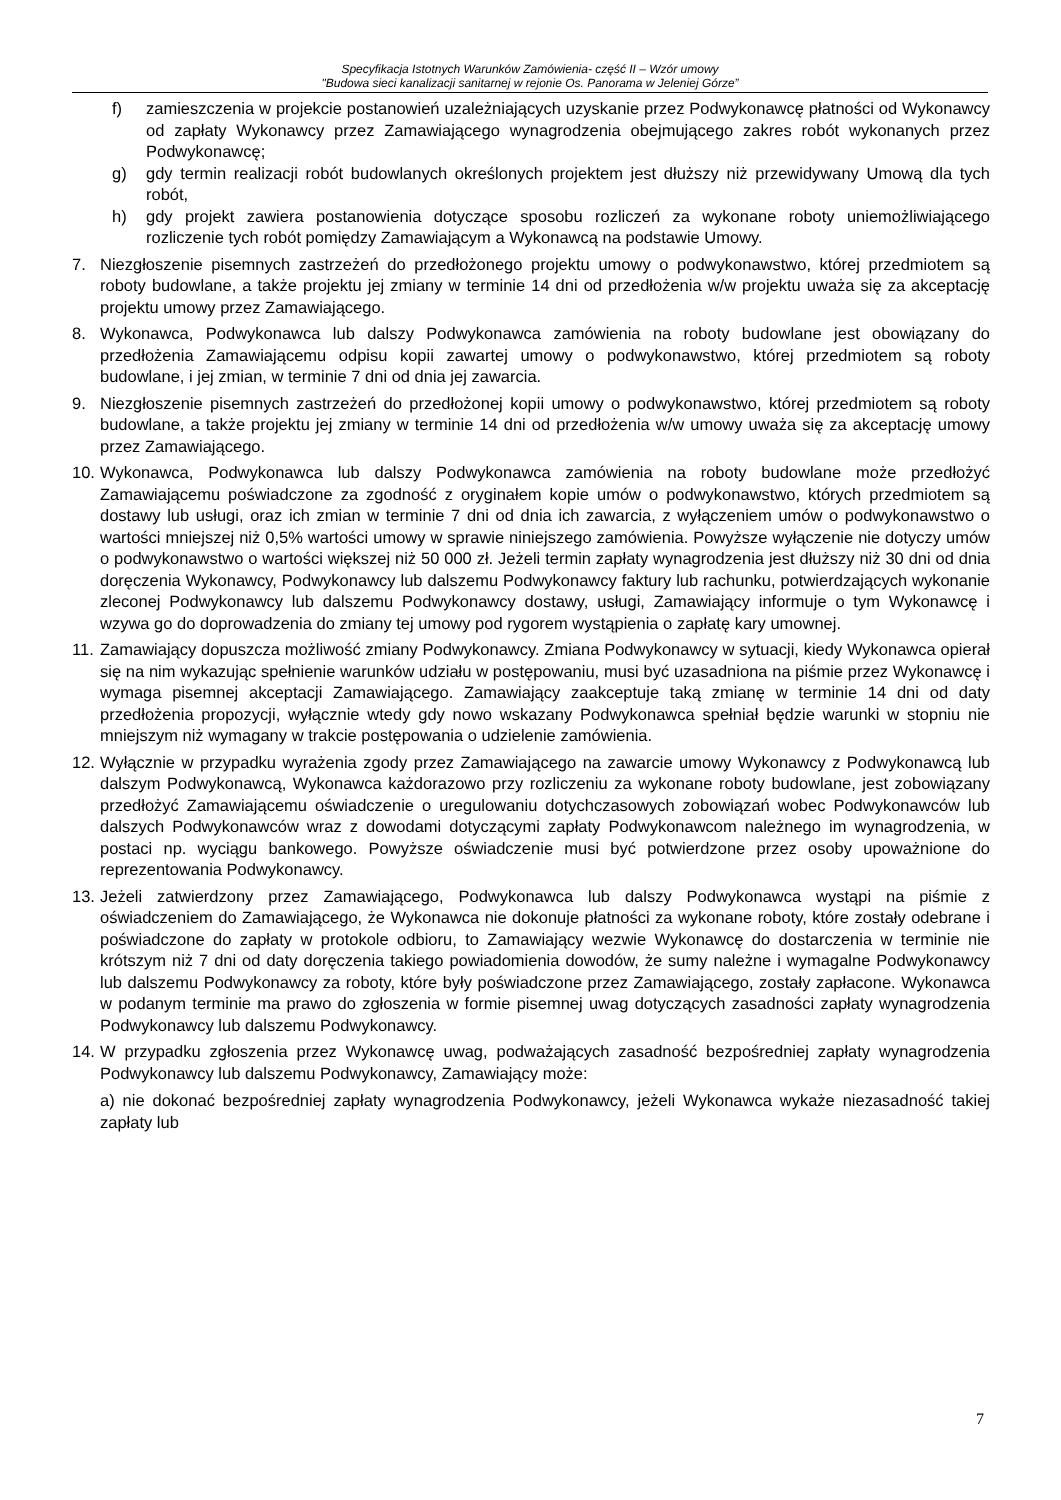Specyfikacja Istotnych Warunków Zamówienia- część II – Wzór umowy
"Budowa sieci kanalizacji sanitarnej w rejonie Os. Panorama w Jeleniej Górze”
f) zamieszczenia w projekcie postanowień uzależniających uzyskanie przez Podwykonawcę płatności od Wykonawcy od zapłaty Wykonawcy przez Zamawiającego wynagrodzenia obejmującego zakres robót wykonanych przez Podwykonawcę;
g) gdy termin realizacji robót budowlanych określonych projektem jest dłuższy niż przewidywany Umową dla tych robót,
h) gdy projekt zawiera postanowienia dotyczące sposobu rozliczeń za wykonane roboty uniemożliwiającego rozliczenie tych robót pomiędzy Zamawiającym a Wykonawcą na podstawie Umowy.
7. Niezgłoszenie pisemnych zastrzeżeń do przedłożonego projektu umowy o podwykonawstwo, której przedmiotem są roboty budowlane, a także projektu jej zmiany w terminie 14 dni od przedłożenia w/w projektu uważa się za akceptację projektu umowy przez Zamawiającego.
8. Wykonawca, Podwykonawca lub dalszy Podwykonawca zamówienia na roboty budowlane jest obowiązany do przedłożenia Zamawiającemu odpisu kopii zawartej umowy o podwykonawstwo, której przedmiotem są roboty budowlane, i jej zmian, w terminie 7 dni od dnia jej zawarcia.
9. Niezgłoszenie pisemnych zastrzeżeń do przedłożonej kopii umowy o podwykonawstwo, której przedmiotem są roboty budowlane, a także projektu jej zmiany w terminie 14 dni od przedłożenia w/w umowy uważa się za akceptację umowy przez Zamawiającego.
10. Wykonawca, Podwykonawca lub dalszy Podwykonawca zamówienia na roboty budowlane może przedłożyć Zamawiającemu poświadczone za zgodność z oryginałem kopie umów o podwykonawstwo, których przedmiotem są dostawy lub usługi, oraz ich zmian w terminie 7 dni od dnia ich zawarcia, z wyłączeniem umów o podwykonawstwo o wartości mniejszej niż 0,5% wartości umowy w sprawie niniejszego zamówienia. Powyższe wyłączenie nie dotyczy umów o podwykonawstwo o wartości większej niż 50 000 zł. Jeżeli termin zapłaty wynagrodzenia jest dłuższy niż 30 dni od dnia doręczenia Wykonawcy, Podwykonawcy lub dalszemu Podwykonawcy faktury lub rachunku, potwierdzających wykonanie zleconej Podwykonawcy lub dalszemu Podwykonawcy dostawy, usługi, Zamawiający informuje o tym Wykonawcę i wzywa go do doprowadzenia do zmiany tej umowy pod rygorem wystąpienia o zapłatę kary umownej.
11. Zamawiający dopuszcza możliwość zmiany Podwykonawcy. Zmiana Podwykonawcy w sytuacji, kiedy Wykonawca opierał się na nim wykazując spełnienie warunków udziału w postępowaniu, musi być uzasadniona na piśmie przez Wykonawcę i wymaga pisemnej akceptacji Zamawiającego. Zamawiający zaakceptuje taką zmianę w terminie 14 dni od daty przedłożenia propozycji, wyłącznie wtedy gdy nowo wskazany Podwykonawca spełniał będzie warunki w stopniu nie mniejszym niż wymagany w trakcie postępowania o udzielenie zamówienia.
12. Wyłącznie w przypadku wyrażenia zgody przez Zamawiającego na zawarcie umowy Wykonawcy z Podwykonawcą lub dalszym Podwykonawcą, Wykonawca każdorazowo przy rozliczeniu za wykonane roboty budowlane, jest zobowiązany przedłożyć Zamawiającemu oświadczenie o uregulowaniu dotychczasowych zobowiązań wobec Podwykonawców lub dalszych Podwykonawców wraz z dowodami dotyczącymi zapłaty Podwykonawcom należnego im wynagrodzenia, w postaci np. wyciągu bankowego. Powyższe oświadczenie musi być potwierdzone przez osoby upoważnione do reprezentowania Podwykonawcy.
13. Jeżeli zatwierdzony przez Zamawiającego, Podwykonawca lub dalszy Podwykonawca wystąpi na piśmie z oświadczeniem do Zamawiającego, że Wykonawca nie dokonuje płatności za wykonane roboty, które zostały odebrane i poświadczone do zapłaty w protokole odbioru, to Zamawiający wezwie Wykonawcę do dostarczenia w terminie nie krótszym niż 7 dni od daty doręczenia takiego powiadomienia dowodów, że sumy należne i wymagalne Podwykonawcy lub dalszemu Podwykonawcy za roboty, które były poświadczone przez Zamawiającego, zostały zapłacone. Wykonawca w podanym terminie ma prawo do zgłoszenia w formie pisemnej uwag dotyczących zasadności zapłaty wynagrodzenia Podwykonawcy lub dalszemu Podwykonawcy.
14. W przypadku zgłoszenia przez Wykonawcę uwag, podważających zasadność bezpośredniej zapłaty wynagrodzenia Podwykonawcy lub dalszemu Podwykonawcy, Zamawiający może:
a) nie dokonać bezpośredniej zapłaty wynagrodzenia Podwykonawcy, jeżeli Wykonawca wykaże niezasadność takiej zapłaty lub
7